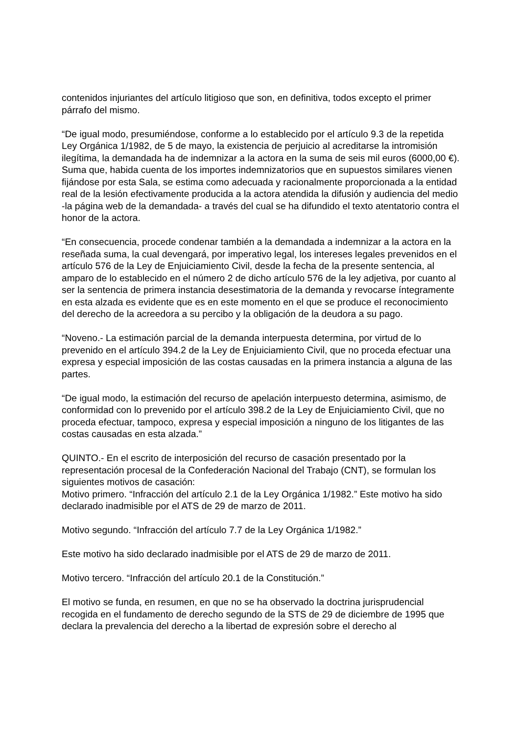contenidos injuriantes del artículo litigioso que son, en definitiva, todos excepto el primer párrafo del mismo.
“De igual modo, presumiéndose, conforme a lo establecido por el artículo 9.3 de la repetida Ley Orgánica 1/1982, de 5 de mayo, la existencia de perjuicio al acreditarse la intromisión ilegítima, la demandada ha de indemnizar a la actora en la suma de seis mil euros (6000,00 €). Suma que, habida cuenta de los importes indemnizatorios que en supuestos similares vienen fijándose por esta Sala, se estima como adecuada y racionalmente proporcionada a la entidad real de la lesión efectivamente producida a la actora atendida la difusión y audiencia del medio -la página web de la demandada- a través del cual se ha difundido el texto atentatorio contra el honor de la actora.
“En consecuencia, procede condenar también a la demandada a indemnizar a la actora en la reseñada suma, la cual devengará, por imperativo legal, los intereses legales prevenidos en el artículo 576 de la Ley de Enjuiciamiento Civil, desde la fecha de la presente sentencia, al amparo de lo establecido en el número 2 de dicho artículo 576 de la ley adjetiva, por cuanto al ser la sentencia de primera instancia desestimatoria de la demanda y revocarse íntegramente en esta alzada es evidente que es en este momento en el que se produce el reconocimiento del derecho de la acreedora a su percibo y la obligación de la deudora a su pago.
“Noveno.- La estimación parcial de la demanda interpuesta determina, por virtud de lo prevenido en el artículo 394.2 de la Ley de Enjuiciamiento Civil, que no proceda efectuar una expresa y especial imposición de las costas causadas en la primera instancia a alguna de las partes.
“De igual modo, la estimación del recurso de apelación interpuesto determina, asimismo, de conformidad con lo prevenido por el artículo 398.2 de la Ley de Enjuiciamiento Civil, que no proceda efectuar, tampoco, expresa y especial imposición a ninguno de los litigantes de las costas causadas en esta alzada.”
QUINTO.- En el escrito de interposición del recurso de casación presentado por la representación procesal de la Confederación Nacional del Trabajo (CNT), se formulan los siguientes motivos de casación:
Motivo primero. “Infracción del artículo 2.1 de la Ley Orgánica 1/1982.” Este motivo ha sido declarado inadmisible por el ATS de 29 de marzo de 2011.
Motivo segundo. “Infracción del artículo 7.7 de la Ley Orgánica 1/1982.”
Este motivo ha sido declarado inadmisible por el ATS de 29 de marzo de 2011.
Motivo tercero. “Infracción del artículo 20.1 de la Constitución.”
El motivo se funda, en resumen, en que no se ha observado la doctrina jurisprudencial recogida en el fundamento de derecho segundo de la STS de 29 de diciembre de 1995 que declara la prevalencia del derecho a la libertad de expresión sobre el derecho al